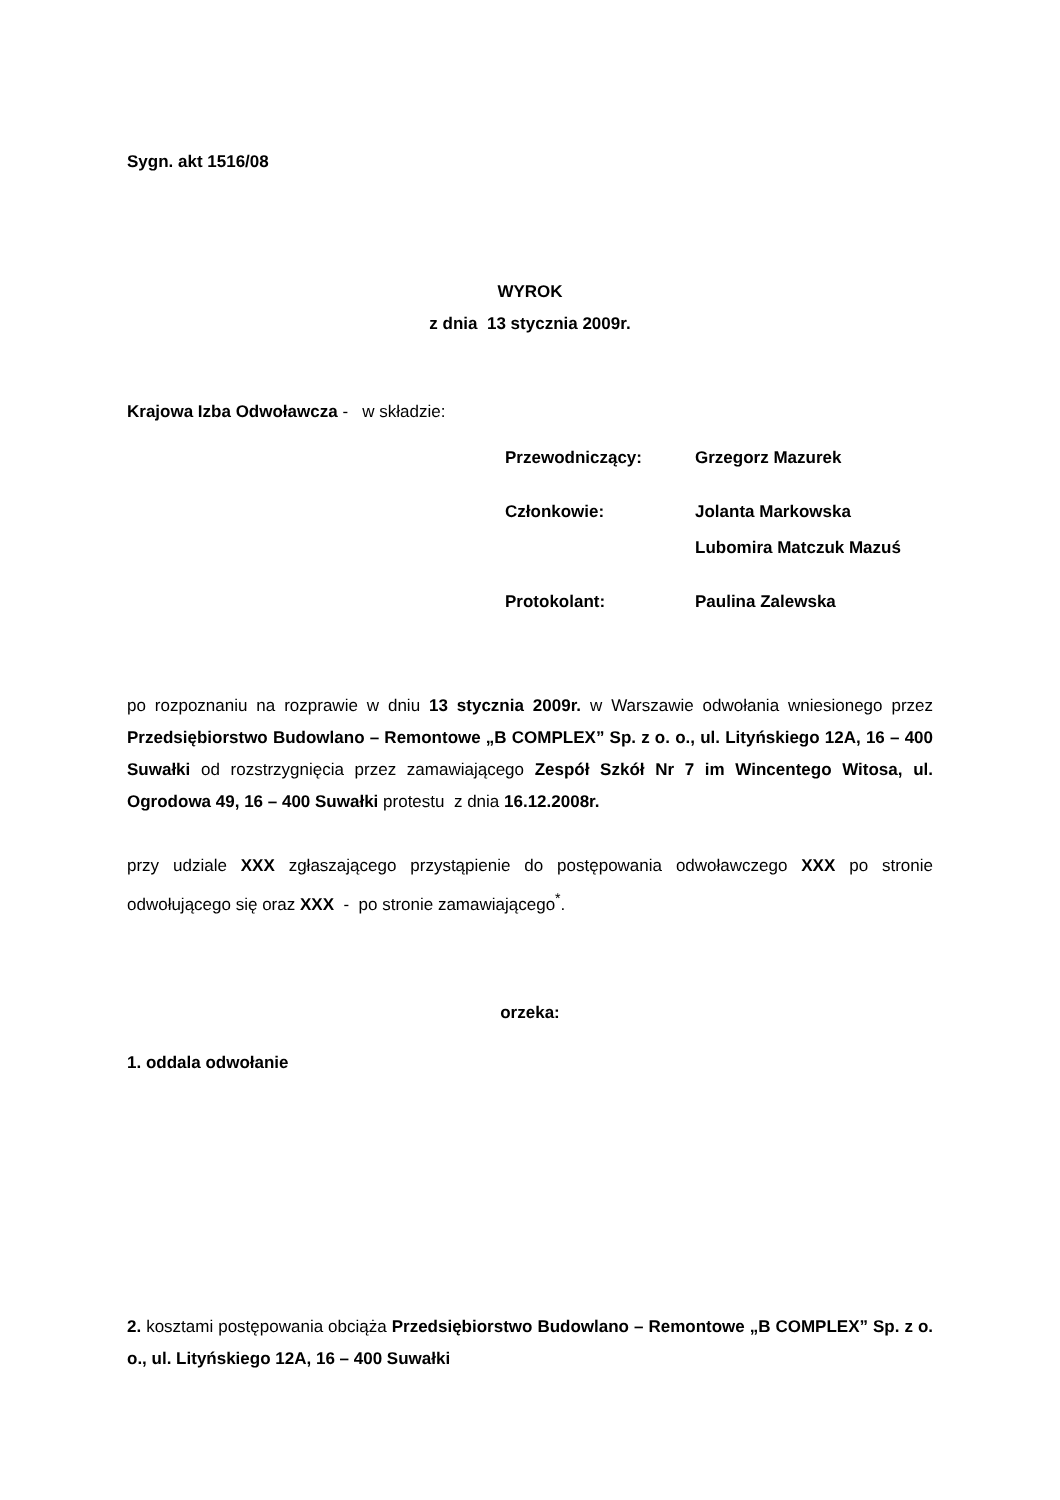Sygn. akt 1516/08
WYROK
z dnia 13 stycznia 2009r.
Krajowa Izba Odwoławcza - w składzie:
| Przewodniczący: | Grzegorz Mazurek |
| Członkowie: | Jolanta Markowska |
| | Lubomira Matczuk Mazuś |
| Protokolant: | Paulina Zalewska |
po rozpoznaniu na rozprawie w dniu 13 stycznia 2009r. w Warszawie odwołania wniesionego przez Przedsiębiorstwo Budowlano – Remontowe „B COMPLEX” Sp. z o. o., ul. Lityńskiego 12A, 16 – 400 Suwałki od rozstrzygnięcia przez zamawiającego Zespół Szkół Nr 7 im Wincentego Witosa, ul. Ogrodowa 49, 16 – 400 Suwałki protestu z dnia 16.12.2008r.
przy udziale XXX zgłaszającego przystąpienie do postępowania odwoławczego XXX po stronie odwołującego się oraz XXX - po stronie zamawiającego<sup>*</sup>.
orzeka:
1. oddala odwołanie
2. kosztami postępowania obciąża Przedsiębiorstwo Budowlano – Remontowe „B COMPLEX” Sp. z o. o., ul. Lityńskiego 12A, 16 – 400 Suwałki